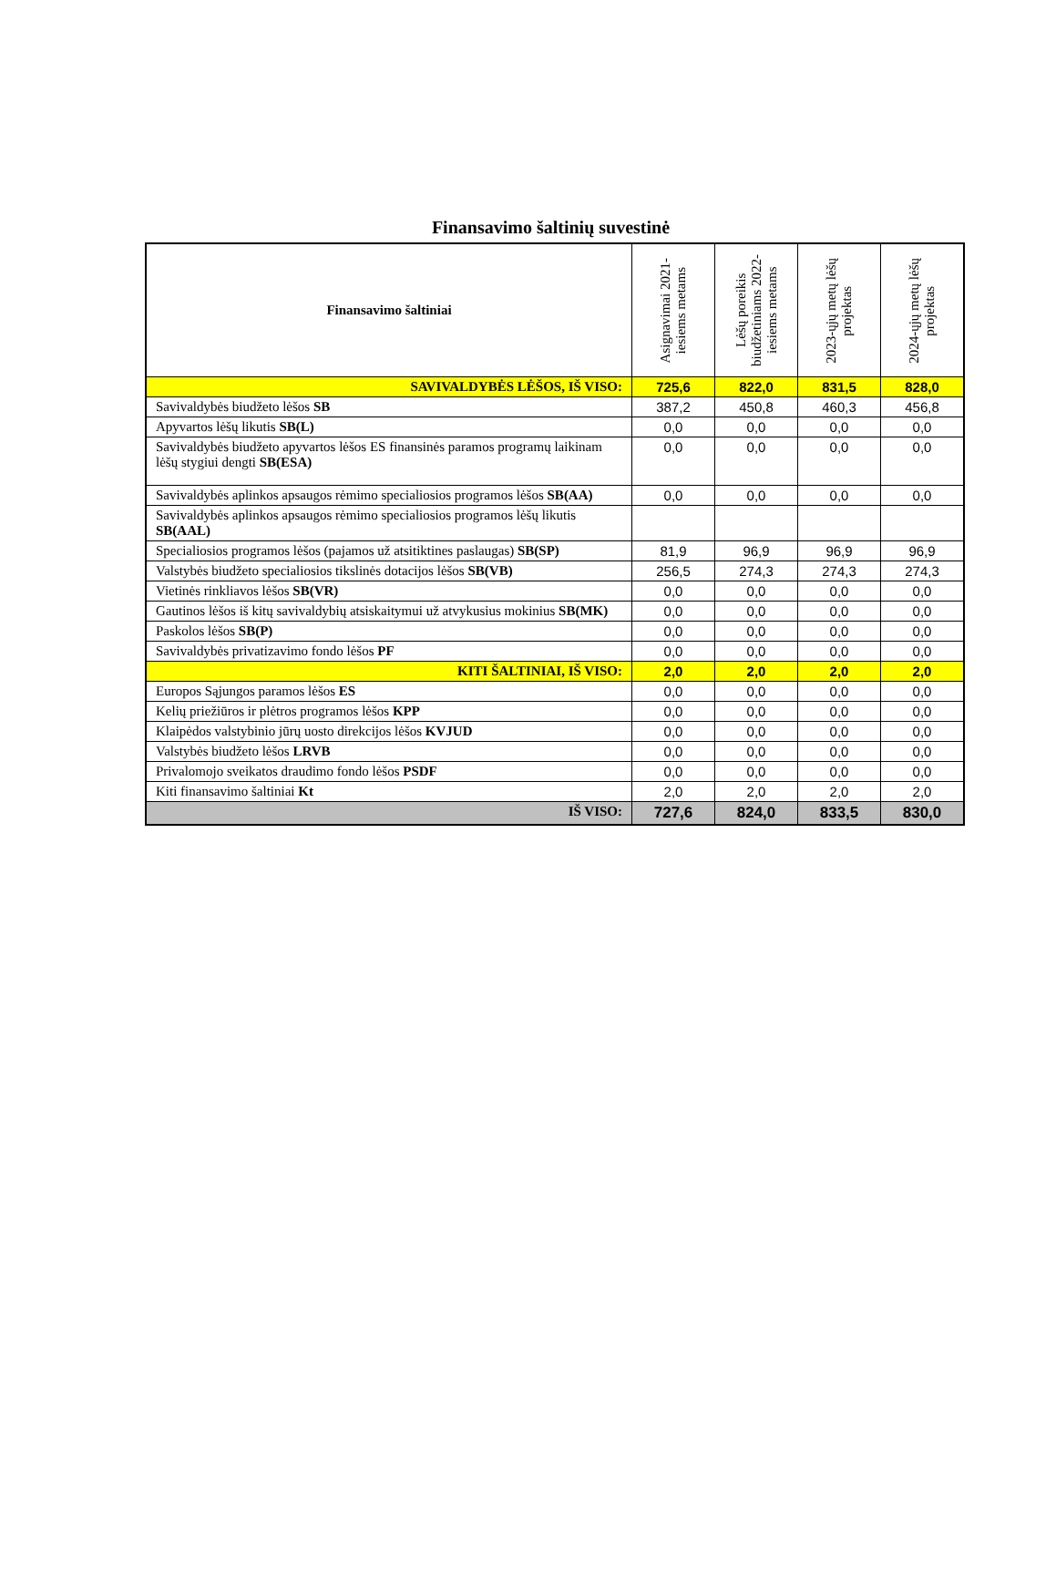Finansavimo šaltinių suvestinė
| Finansavimo šaltiniai | Asignavimai 2021- iesiems metams | Lėšų poreikis biudžetiniams 2022- iesiems metams | 2023-ųjų metų lėšų projektas | 2024-ųjų metų lėšų projektas |
| --- | --- | --- | --- | --- |
| SAVIVALDYBĖS LĖŠOS, IŠ VISO: | 725,6 | 822,0 | 831,5 | 828,0 |
| Savivaldybės biudžeto lėšos SB | 387,2 | 450,8 | 460,3 | 456,8 |
| Apyvartos lėšų likutis SB(L) | 0,0 | 0,0 | 0,0 | 0,0 |
| Savivaldybės biudžeto apyvartos lėšos ES finansinės paramos programų laikinam lėšų stygiui dengti SB(ESA) | 0,0 | 0,0 | 0,0 | 0,0 |
| Savivaldybės aplinkos apsaugos rėmimo specialiosios programos lėšos SB(AA) | 0,0 | 0,0 | 0,0 | 0,0 |
| Savivaldybės aplinkos apsaugos rėmimo specialiosios programos lėšų likutis SB(AAL) | | | | |
| Specialiosios programos lėšos (pajamos už atsitiktines paslaugas) SB(SP) | 81,9 | 96,9 | 96,9 | 96,9 |
| Valstybės biudžeto specialiosios tikslinės dotacijos lėšos SB(VB) | 256,5 | 274,3 | 274,3 | 274,3 |
| Vietinės rinkliavos lėšos SB(VR) | 0,0 | 0,0 | 0,0 | 0,0 |
| Gautinos lėšos iš kitų savivaldybių atsiskaitymui už atvykusius mokinius SB(MK) | 0,0 | 0,0 | 0,0 | 0,0 |
| Paskolos lėšos SB(P) | 0,0 | 0,0 | 0,0 | 0,0 |
| Savivaldybės privatizavimo fondo lėšos PF | 0,0 | 0,0 | 0,0 | 0,0 |
| KITI ŠALTINIAI, IŠ VISO: | 2,0 | 2,0 | 2,0 | 2,0 |
| Europos Sąjungos paramos lėšos ES | 0,0 | 0,0 | 0,0 | 0,0 |
| Kelių priežiūros ir plėtros programos lėšos KPP | 0,0 | 0,0 | 0,0 | 0,0 |
| Klaipėdos valstybinio jūrų uosto direkcijos lėšos KVJUD | 0,0 | 0,0 | 0,0 | 0,0 |
| Valstybės biudžeto lėšos LRVB | 0,0 | 0,0 | 0,0 | 0,0 |
| Privalomojo sveikatos draudimo fondo lėšos PSDF | 0,0 | 0,0 | 0,0 | 0,0 |
| Kiti finansavimo šaltiniai Kt | 2,0 | 2,0 | 2,0 | 2,0 |
| IŠ VISO: | 727,6 | 824,0 | 833,5 | 830,0 |